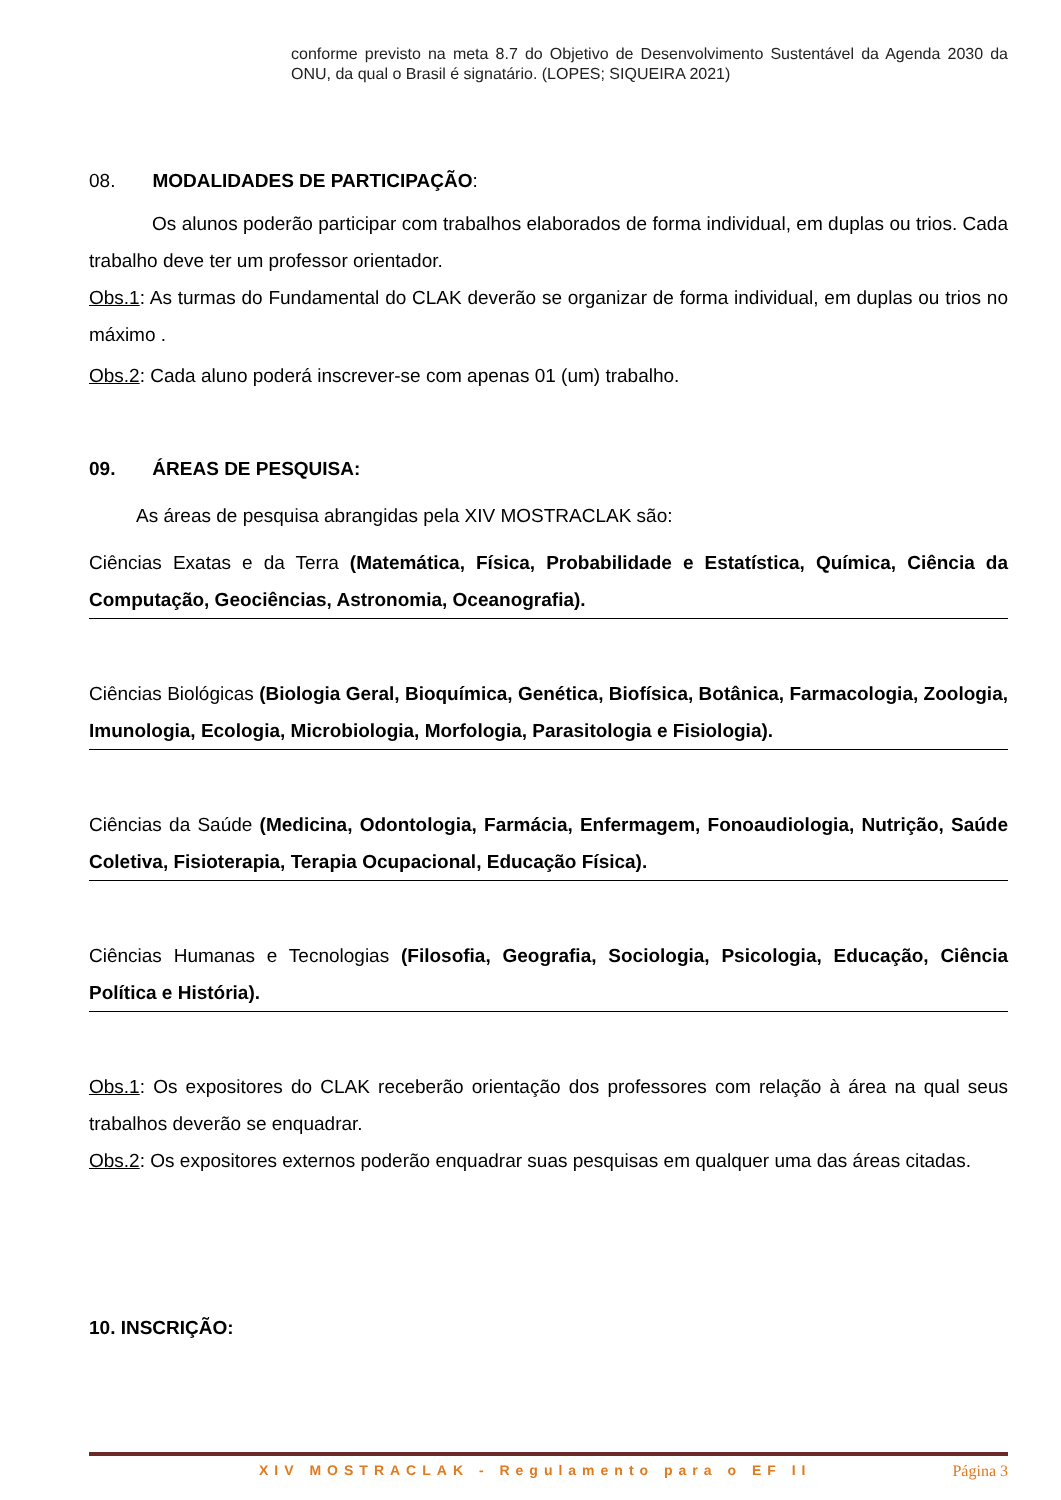conforme previsto na meta 8.7 do Objetivo de Desenvolvimento Sustentável da Agenda 2030 da ONU, da qual o Brasil é signatário. (LOPES; SIQUEIRA 2021)
08. MODALIDADES DE PARTICIPAÇÃO:
Os alunos poderão participar com trabalhos elaborados de forma individual, em duplas ou trios. Cada trabalho deve ter um professor orientador.
Obs.1: As turmas do Fundamental do CLAK deverão se organizar de forma individual, em duplas ou trios no máximo .
Obs.2: Cada aluno poderá inscrever-se com apenas 01 (um) trabalho.
09. ÁREAS DE PESQUISA:
As áreas de pesquisa abrangidas pela XIV MOSTRACLAK são:
Ciências Exatas e da Terra (Matemática, Física, Probabilidade e Estatística, Química, Ciência da Computação, Geociências, Astronomia, Oceanografia).
Ciências Biológicas (Biologia Geral, Bioquímica, Genética, Biofísica, Botânica, Farmacologia, Zoologia, Imunologia, Ecologia, Microbiologia, Morfologia, Parasitologia e Fisiologia).
Ciências da Saúde (Medicina, Odontologia, Farmácia, Enfermagem, Fonoaudiologia, Nutrição, Saúde Coletiva, Fisioterapia, Terapia Ocupacional, Educação Física).
Ciências Humanas e Tecnologias (Filosofia, Geografia, Sociologia, Psicologia, Educação, Ciência Política e História).
Obs.1: Os expositores do CLAK receberão orientação dos professores com relação à área na qual seus trabalhos deverão se enquadrar.
Obs.2: Os expositores externos poderão enquadrar suas pesquisas em qualquer uma das áreas citadas.
10. INSCRIÇÃO:
XIV MOSTRACLAK - Regulamento para o EF II Página 3